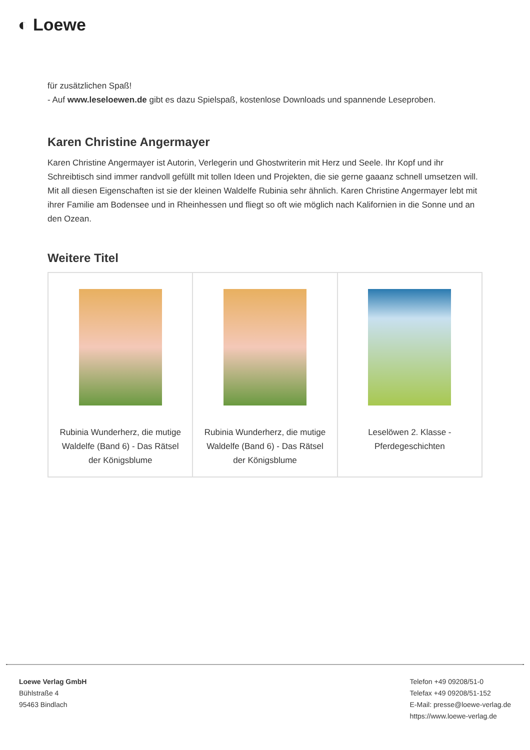◐ Loewe
für zusätzlichen Spaß!
- Auf www.leseloewen.de gibt es dazu Spielspaß, kostenlose Downloads und spannende Leseproben.
Karen Christine Angermayer
Karen Christine Angermayer ist Autorin, Verlegerin und Ghostwriterin mit Herz und Seele. Ihr Kopf und ihr Schreibtisch sind immer randvoll gefüllt mit tollen Ideen und Projekten, die sie gerne gaaanz schnell umsetzen will. Mit all diesen Eigenschaften ist sie der kleinen Waldelfe Rubinia sehr ähnlich. Karen Christine Angermayer lebt mit ihrer Familie am Bodensee und in Rheinhessen und fliegt so oft wie möglich nach Kalifornien in die Sonne und an den Ozean.
Weitere Titel
| Rubinia Wunderherz, die mutige Waldelfe (Band 6) - Das Rätsel der Königsblume | Rubinia Wunderherz, die mutige Waldelfe (Band 6) - Das Rätsel der Königsblume | Leselöwen 2. Klasse - Pferdegeschichten |
Loewe Verlag GmbH
Bühlstraße 4
95463 Bindlach
Telefon +49 09208/51-0
Telefax +49 09208/51-152
E-Mail: presse@loewe-verlag.de
https://www.loewe-verlag.de